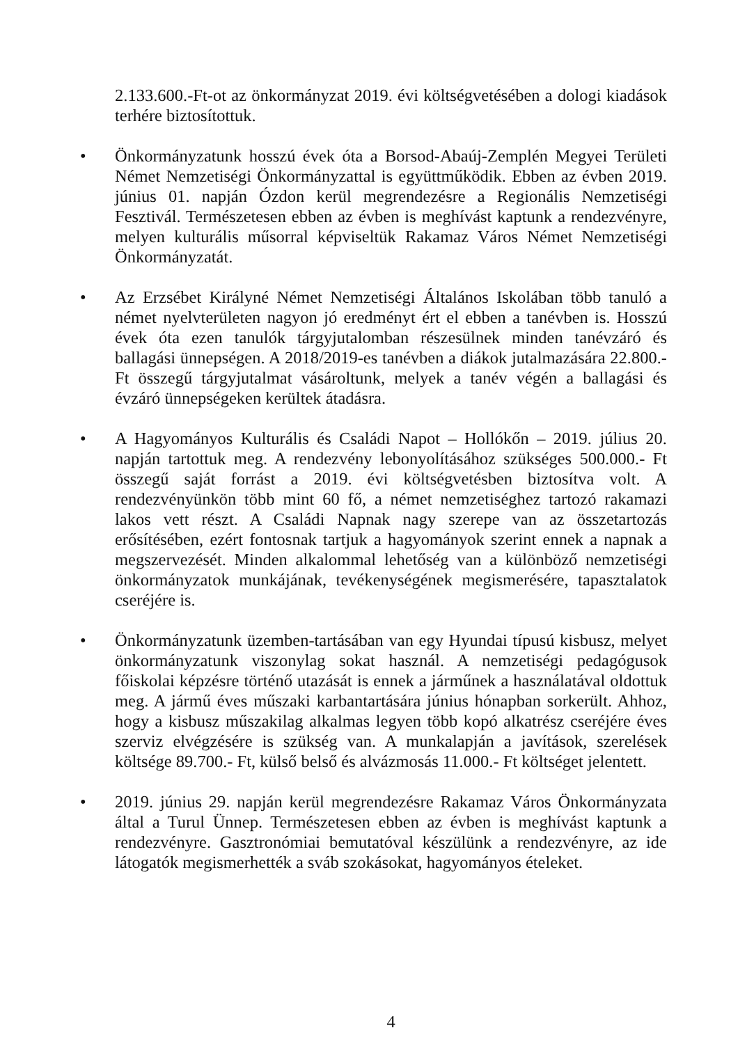2.133.600.-Ft-ot az önkormányzat 2019. évi költségvetésében a dologi kiadások terhére biztosítottuk.
•
Önkormányzatunk hosszú évek óta a Borsod-Abaúj-Zemplén Megyei Területi Német Nemzetiségi Önkormányzattal is együttműködik. Ebben az évben 2019. június 01. napján Ózdon kerül megrendezésre a Regionális Nemzetiségi Fesztivál. Természetesen ebben az évben is meghívást kaptunk a rendezvényre, melyen kulturális műsorral képviseltük Rakamaz Város Német Nemzetiségi Önkormányzatát.
•
Az Erzsébet Királyné Német Nemzetiségi Általános Iskolában több tanuló a német nyelvterületen nagyon jó eredményt ért el ebben a tanévben is. Hosszú évek óta ezen tanulók tárgyjutalomban részesülnek minden tanévzáró és ballagási ünnepségen. A 2018/2019-es tanévben a diákok jutalmazására 22.800.- Ft összegű tárgyjutalmat vásároltunk, melyek a tanév végén a ballagási és évzáró ünnepségeken kerültek átadásra.
•
A Hagyományos Kulturális és Családi Napot – Hollókőn – 2019. július 20. napján tartottuk meg. A rendezvény lebonyolításához szükséges 500.000.- Ft összegű saját forrást a 2019. évi költségvetésben biztosítva volt. A rendezvényünkön több mint 60 fő, a német nemzetiséghez tartozó rakamazi lakos vett részt. A Családi Napnak nagy szerepe van az összetartozás erősítésében, ezért fontosnak tartjuk a hagyományok szerint ennek a napnak a megszervezését. Minden alkalommal lehetőség van a különböző nemzetiségi önkormányzatok munkájának, tevékenységének megismerésére, tapasztalatok cseréjére is.
•
Önkormányzatunk üzemben-tartásában van egy Hyundai típusú kisbusz, melyet önkormányzatunk viszonylag sokat használ. A nemzetiségi pedagógusok főiskolai képzésre történő utazását is ennek a járműnek a használatával oldottuk meg. A jármű éves műszaki karbantartására június hónapban sorkerült. Ahhoz, hogy a kisbusz műszakilag alkalmas legyen több kopó alkatrész cseréjére éves szerviz elvégzésére is szükség van. A munkalapján a javítások, szerelések költsége 89.700.- Ft, külső belső és alvázmosás 11.000.- Ft költséget jelentett.
•
2019. június 29. napján kerül megrendezésre Rakamaz Város Önkormányzata által a Turul Ünnep. Természetesen ebben az évben is meghívást kaptunk a rendezvényre. Gasztronómiai bemutatóval készülünk a rendezvényre, az ide látogatók megismerhették a sváb szokásokat, hagyományos ételeket.
4